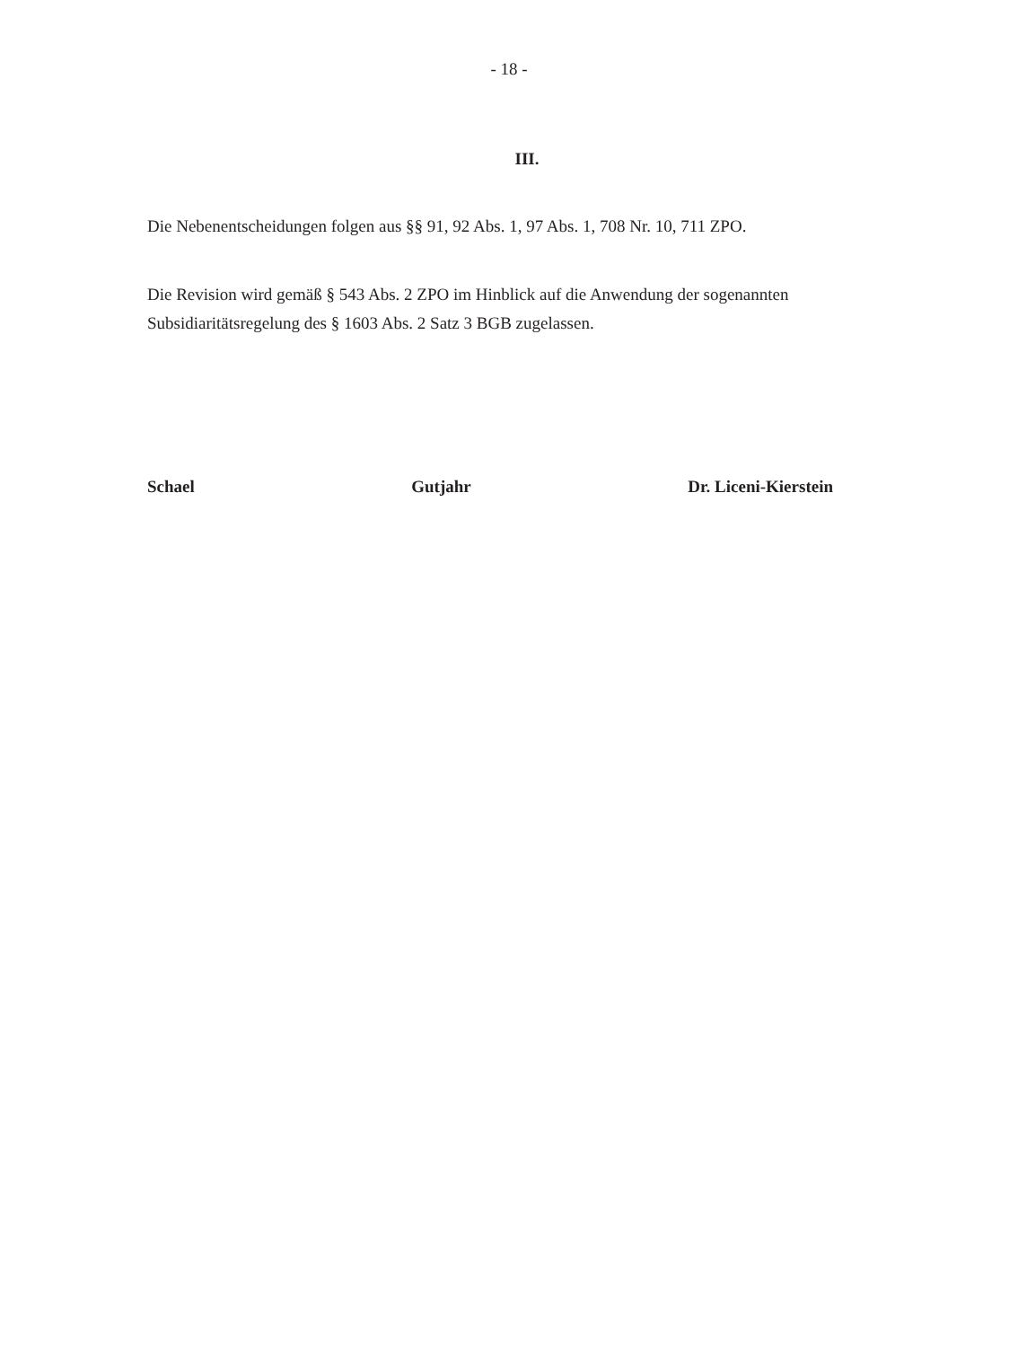- 18 -
III.
Die Nebenentscheidungen folgen aus §§ 91, 92 Abs. 1, 97 Abs. 1, 708 Nr. 10, 711 ZPO.
Die Revision wird gemäß § 543 Abs. 2 ZPO im Hinblick auf die Anwendung der soge­nannten Subsidiaritätsregelung des § 1603 Abs. 2 Satz 3 BGB zugelassen.
Schael Gutjahr Dr. Liceni-Kierstein